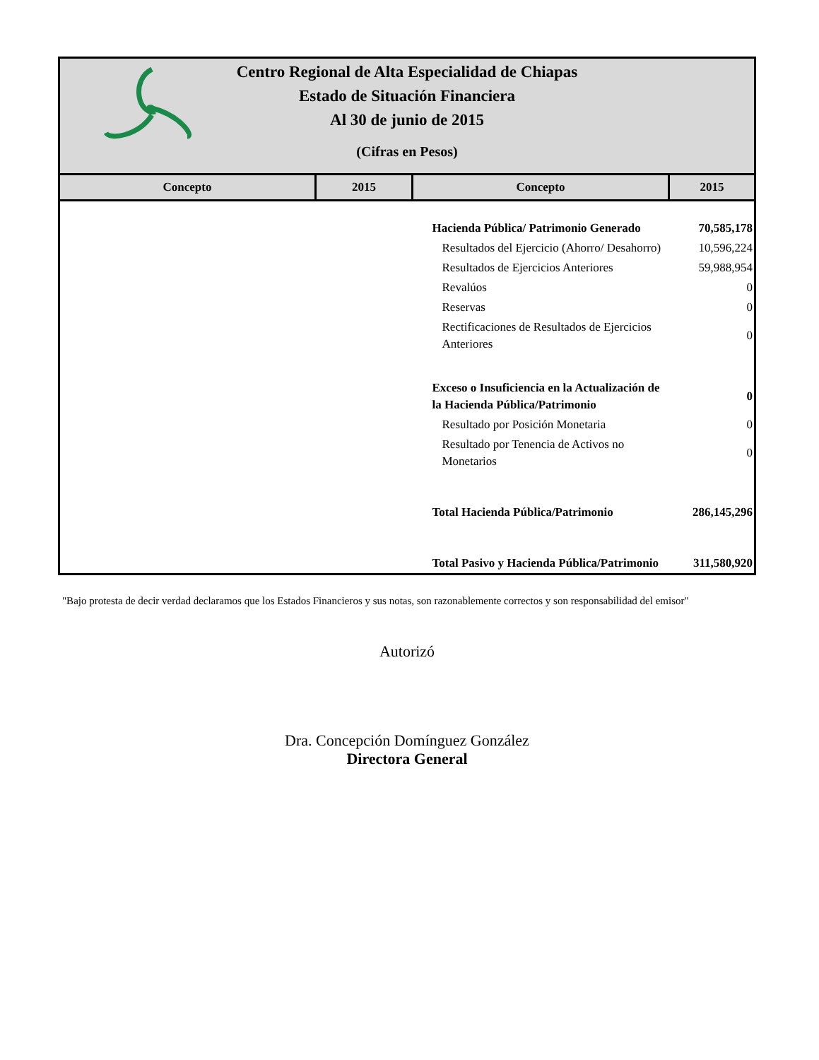Centro Regional de Alta Especialidad de Chiapas
Estado de Situación Financiera
Al 30 de junio de 2015
(Cifras en Pesos)
| Concepto | 2015 | Concepto | 2015 |
| --- | --- | --- | --- |
| | | Hacienda Pública/ Patrimonio Generado | 70,585,178 |
| | | Resultados del Ejercicio (Ahorro/ Desahorro) | 10,596,224 |
| | | Resultados de Ejercicios Anteriores | 59,988,954 |
| | | Revalúos | 0 |
| | | Reservas | 0 |
| | | Rectificaciones de Resultados de Ejercicios Anteriores | 0 |
| | | Exceso o Insuficiencia en la Actualización de la Hacienda Pública/Patrimonio | 0 |
| | | Resultado por Posición Monetaria | 0 |
| | | Resultado por Tenencia de Activos no Monetarios | 0 |
| | | Total Hacienda Pública/Patrimonio | 286,145,296 |
| | | Total Pasivo y Hacienda Pública/Patrimonio | 311,580,920 |
"Bajo protesta de decir verdad declaramos que los Estados Financieros y sus notas, son razonablemente correctos y son responsabilidad del emisor"
Autorizó
Dra. Concepción Domínguez González
Directora General